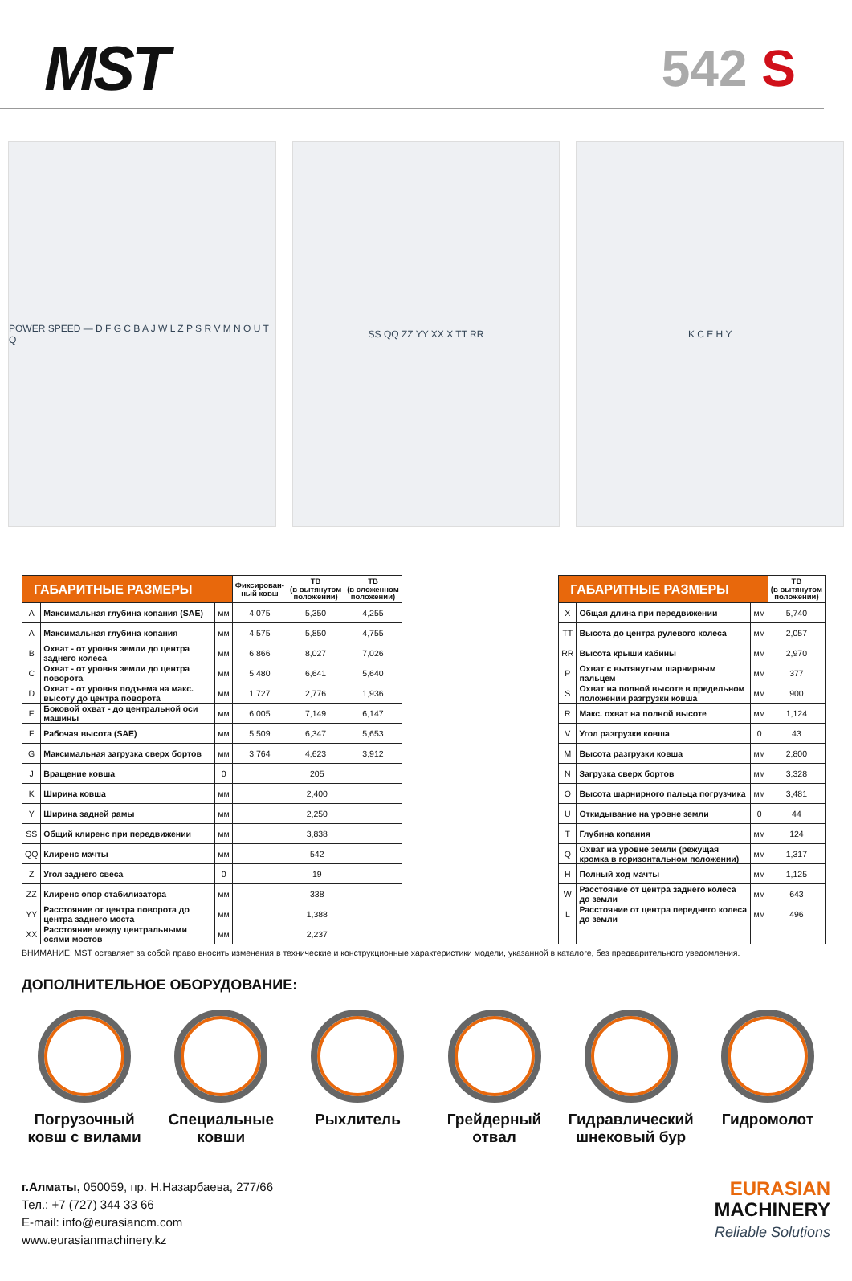MST
542 S
POWER SPEED — D F G C B A J W L Z P S R V M N O U T Q
SS QQ ZZ YY XX X TT RR K C E H Y
| ГАБАРИТНЫЕ РАЗМЕРЫ | | | Фиксирован- ный ковш | ТВ (в вытянутом положении) | ТВ (в сложенном положении) |
| --- | --- | --- | --- | --- | --- |
| A | Максимальная глубина копания (SAE) | мм | 4,075 | 5,350 | 4,255 |
| A | Максимальная глубина копания | мм | 4,575 | 5,850 | 4,755 |
| B | Охват - от уровня земли до центра заднего колеса | мм | 6,866 | 8,027 | 7,026 |
| C | Охват - от уровня земли до центра поворота | мм | 5,480 | 6,641 | 5,640 |
| D | Охват - от уровня подъема на макс. высоту до центра поворота | мм | 1,727 | 2,776 | 1,936 |
| E | Боковой охват - до центральной оси машины | мм | 6,005 | 7,149 | 6,147 |
| F | Рабочая высота (SAE) | мм | 5,509 | 6,347 | 5,653 |
| G | Максимальная загрузка сверх бортов | мм | 3,764 | 4,623 | 3,912 |
| J | Вращение ковша | 0 | 205 | | |
| K | Ширина ковша | мм | 2,400 | | |
| Y | Ширина задней рамы | мм | 2,250 | | |
| SS | Общий клиренс при передвижении | мм | 3,838 | | |
| QQ | Клиренс мачты | мм | 542 | | |
| Z | Угол заднего свеса | 0 | 19 | | |
| ZZ | Клиренс опор стабилизатора | мм | 338 | | |
| YY | Расстояние от центра поворота до центра заднего моста | мм | 1,388 | | |
| XX | Расстояние между центральными осями мостов | мм | 2,237 | | |
| ГАБАРИТНЫЕ РАЗМЕРЫ | | | ТВ (в вытянутом положении) |
| --- | --- | --- | --- |
| X | Общая длина при передвижении | мм | 5,740 |
| TT | Высота до центра рулевого колеса | мм | 2,057 |
| RR | Высота крыши кабины | мм | 2,970 |
| P | Охват с вытянутым шарнирным пальцем | мм | 377 |
| S | Охват на полной высоте в предельном положении разгрузки ковша | мм | 900 |
| R | Макс. охват на полной высоте | мм | 1,124 |
| V | Угол разгрузки ковша | 0 | 43 |
| M | Высота разгрузки ковша | мм | 2,800 |
| N | Загрузка сверх бортов | мм | 3,328 |
| O | Высота шарнирного пальца погрузчика | мм | 3,481 |
| U | Откидывание на уровне земли | 0 | 44 |
| T | Глубина копания | мм | 124 |
| Q | Охват на уровне земли (режущая кромка в горизонтальном положении) | мм | 1,317 |
| H | Полный ход мачты | мм | 1,125 |
| W | Расстояние от центра заднего колеса до земли | мм | 643 |
| L | Расстояние от центра переднего колеса до земли | мм | 496 |
ВНИМАНИЕ: MST оставляет за собой право вносить изменения в технические и конструкционные характеристики модели, указанной в каталоге, без предварительного уведомления.
ДОПОЛНИТЕЛЬНОЕ ОБОРУДОВАНИЕ:
Погрузочный ковш с вилами
Специальные ковши
Рыхлитель Грейдерный отвал
Гидравлический шнековый бур
Гидромолот
г.Алматы, 050059, пр. Н.Назарбаева, 277/66
Тел.: +7 (727) 344 33 66
E-mail: info@eurasiancm.com
www.eurasianmachinery.kz
EURASIAN
MACHINERY
Reliable Solutions